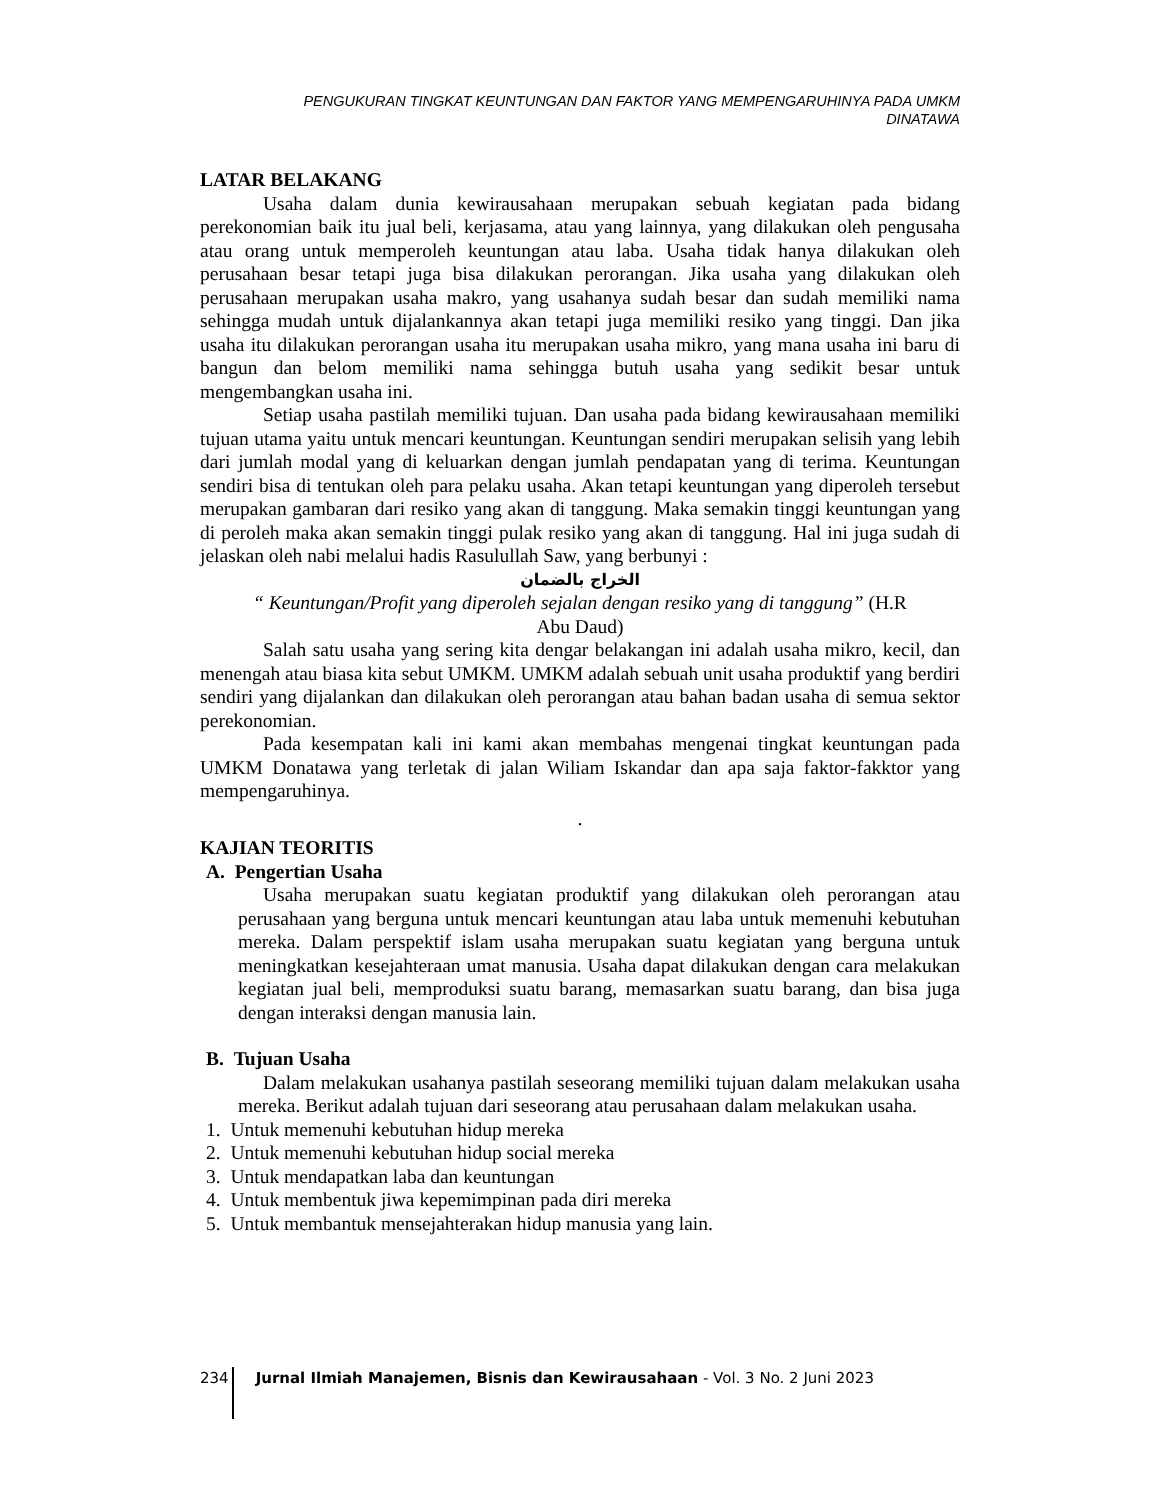PENGUKURAN TINGKAT KEUNTUNGAN DAN FAKTOR YANG MEMPENGARUHINYA PADA UMKM
DINATAWA
LATAR BELAKANG
Usaha dalam dunia kewirausahaan merupakan sebuah kegiatan pada bidang perekonomian baik itu jual beli, kerjasama, atau yang lainnya, yang dilakukan oleh pengusaha atau orang untuk memperoleh keuntungan atau laba. Usaha tidak hanya dilakukan oleh perusahaan besar tetapi juga bisa dilakukan perorangan. Jika usaha yang dilakukan oleh perusahaan merupakan usaha makro, yang usahanya sudah besar dan sudah memiliki nama sehingga mudah untuk dijalankannya akan tetapi juga memiliki resiko yang tinggi. Dan jika usaha itu dilakukan perorangan usaha itu merupakan usaha mikro, yang mana usaha ini baru di bangun dan belom memiliki nama sehingga butuh usaha yang sedikit besar untuk mengembangkan usaha ini.
Setiap usaha pastilah memiliki tujuan. Dan usaha pada bidang kewirausahaan memiliki tujuan utama yaitu untuk mencari keuntungan. Keuntungan sendiri merupakan selisih yang lebih dari jumlah modal yang di keluarkan dengan jumlah pendapatan yang di terima. Keuntungan sendiri bisa di tentukan oleh para pelaku usaha. Akan tetapi keuntungan yang diperoleh tersebut merupakan gambaran dari resiko yang akan di tanggung. Maka semakin tinggi keuntungan yang di peroleh maka akan semakin tinggi pulak resiko yang akan di tanggung. Hal ini juga sudah di jelaskan oleh nabi melalui hadis Rasulullah Saw, yang berbunyi :
الخراج بالضمان
“ Keuntungan/Profit yang diperoleh sejalan dengan resiko yang di tanggung” (H.R
Abu Daud)
Salah satu usaha yang sering kita dengar belakangan ini adalah usaha mikro, kecil, dan menengah atau biasa kita sebut UMKM. UMKM adalah sebuah unit usaha produktif yang berdiri sendiri yang dijalankan dan dilakukan oleh perorangan atau bahan badan usaha di semua sektor perekonomian.
Pada kesempatan kali ini kami akan membahas mengenai tingkat keuntungan pada UMKM Donatawa yang terletak di jalan Wiliam Iskandar dan apa saja faktor-fakktor yang mempengaruhinya.
.
KAJIAN TEORITIS
A. Pengertian Usaha
Usaha merupakan suatu kegiatan produktif yang dilakukan oleh perorangan atau perusahaan yang berguna untuk mencari keuntungan atau laba untuk memenuhi kebutuhan mereka. Dalam perspektif islam usaha merupakan suatu kegiatan yang berguna untuk meningkatkan kesejahteraan umat manusia. Usaha dapat dilakukan dengan cara melakukan kegiatan jual beli, memproduksi suatu barang, memasarkan suatu barang, dan bisa juga dengan interaksi dengan manusia lain.
B. Tujuan Usaha
Dalam melakukan usahanya pastilah seseorang memiliki tujuan dalam melakukan usaha mereka. Berikut adalah tujuan dari seseorang atau perusahaan dalam melakukan usaha.
1. Untuk memenuhi kebutuhan hidup mereka
2. Untuk memenuhi kebutuhan hidup social mereka
3. Untuk mendapatkan laba dan keuntungan
4. Untuk membentuk jiwa kepemimpinan pada diri mereka
5. Untuk membantuk mensejahterakan hidup manusia yang lain.
234 Jurnal Ilmiah Manajemen, Bisnis dan Kewirausahaan - Vol. 3 No. 2 Juni 2023